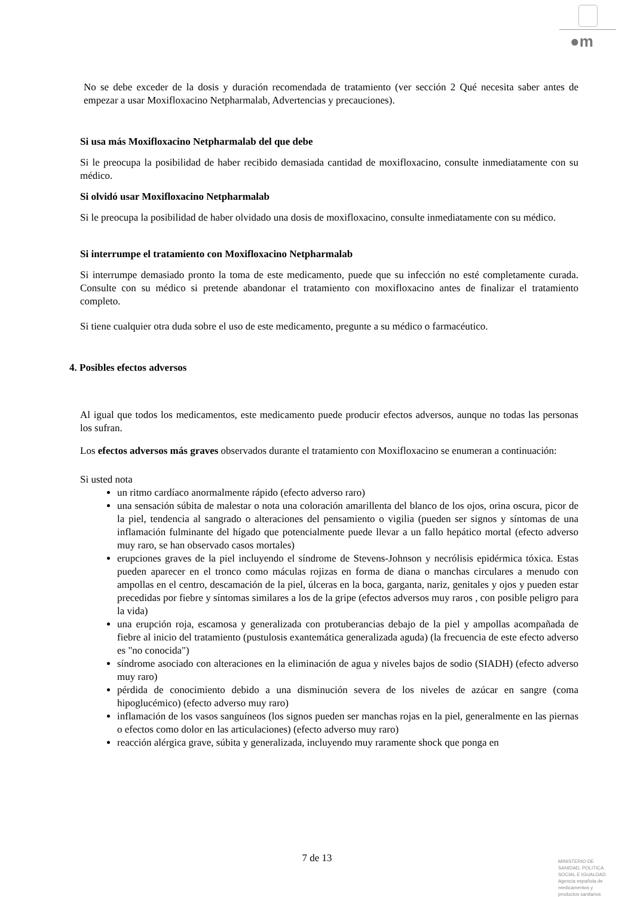●m
No se debe exceder de la dosis y duración recomendada de tratamiento (ver sección 2 Qué necesita saber antes de empezar a usar Moxifloxacino Netpharmalab, Advertencias y precauciones).
Si usa más Moxifloxacino Netpharmalab del que debe
Si le preocupa la posibilidad de haber recibido demasiada cantidad de moxifloxacino, consulte inmediatamente con su médico.
Si olvidó usar Moxifloxacino Netpharmalab
Si le preocupa la posibilidad de haber olvidado una dosis de moxifloxacino, consulte inmediatamente con su médico.
Si interrumpe el tratamiento con Moxifloxacino Netpharmalab
Si interrumpe demasiado pronto la toma de este medicamento, puede que su infección no esté completamente curada. Consulte con su médico si pretende abandonar el tratamiento con moxifloxacino antes de finalizar el tratamiento completo.
Si tiene cualquier otra duda sobre el uso de este medicamento, pregunte a su médico o farmacéutico.
4. Posibles efectos adversos
Al igual que todos los medicamentos, este medicamento puede producir efectos adversos, aunque no todas las personas los sufran.
Los efectos adversos más graves observados durante el tratamiento con Moxifloxacino se enumeran a continuación:
Si usted nota
un ritmo cardíaco anormalmente rápido (efecto adverso raro)
una sensación súbita de malestar o nota una coloración amarillenta del blanco de los ojos, orina oscura, picor de la piel, tendencia al sangrado o alteraciones del pensamiento o vigilia (pueden ser signos y síntomas de una inflamación fulminante del hígado que potencialmente puede llevar a un fallo hepático mortal (efecto adverso muy raro, se han observado casos mortales)
erupciones graves de la piel incluyendo el síndrome de Stevens-Johnson y necrólisis epidérmica tóxica. Estas pueden aparecer en el tronco como máculas rojizas en forma de diana o manchas circulares a menudo con ampollas en el centro, descamación de la piel, úlceras en la boca, garganta, nariz, genitales y ojos y pueden estar precedidas por fiebre y síntomas similares a los de la gripe (efectos adversos muy raros , con posible peligro para la vida)
una erupción roja, escamosa y generalizada con protuberancias debajo de la piel y ampollas acompañada de fiebre al inicio del tratamiento (pustulosis exantemática generalizada aguda) (la frecuencia de este efecto adverso es "no conocida")
síndrome asociado con alteraciones en la eliminación de agua y niveles bajos de sodio (SIADH) (efecto adverso muy raro)
pérdida de conocimiento debido a una disminución severa de los niveles de azúcar en sangre (coma hipoglucémico) (efecto adverso muy raro)
inflamación de los vasos sanguíneos (los signos pueden ser manchas rojas en la piel, generalmente en las piernas o efectos como dolor en las articulaciones) (efecto adverso muy raro)
reacción alérgica grave, súbita y generalizada, incluyendo muy raramente shock que ponga en
7 de 13
MINISTERIO DE
SANIDAD, POLITICA
SOCIAL E IGUALDAD
Agencia española de
medicamentos y
productos sanitarios